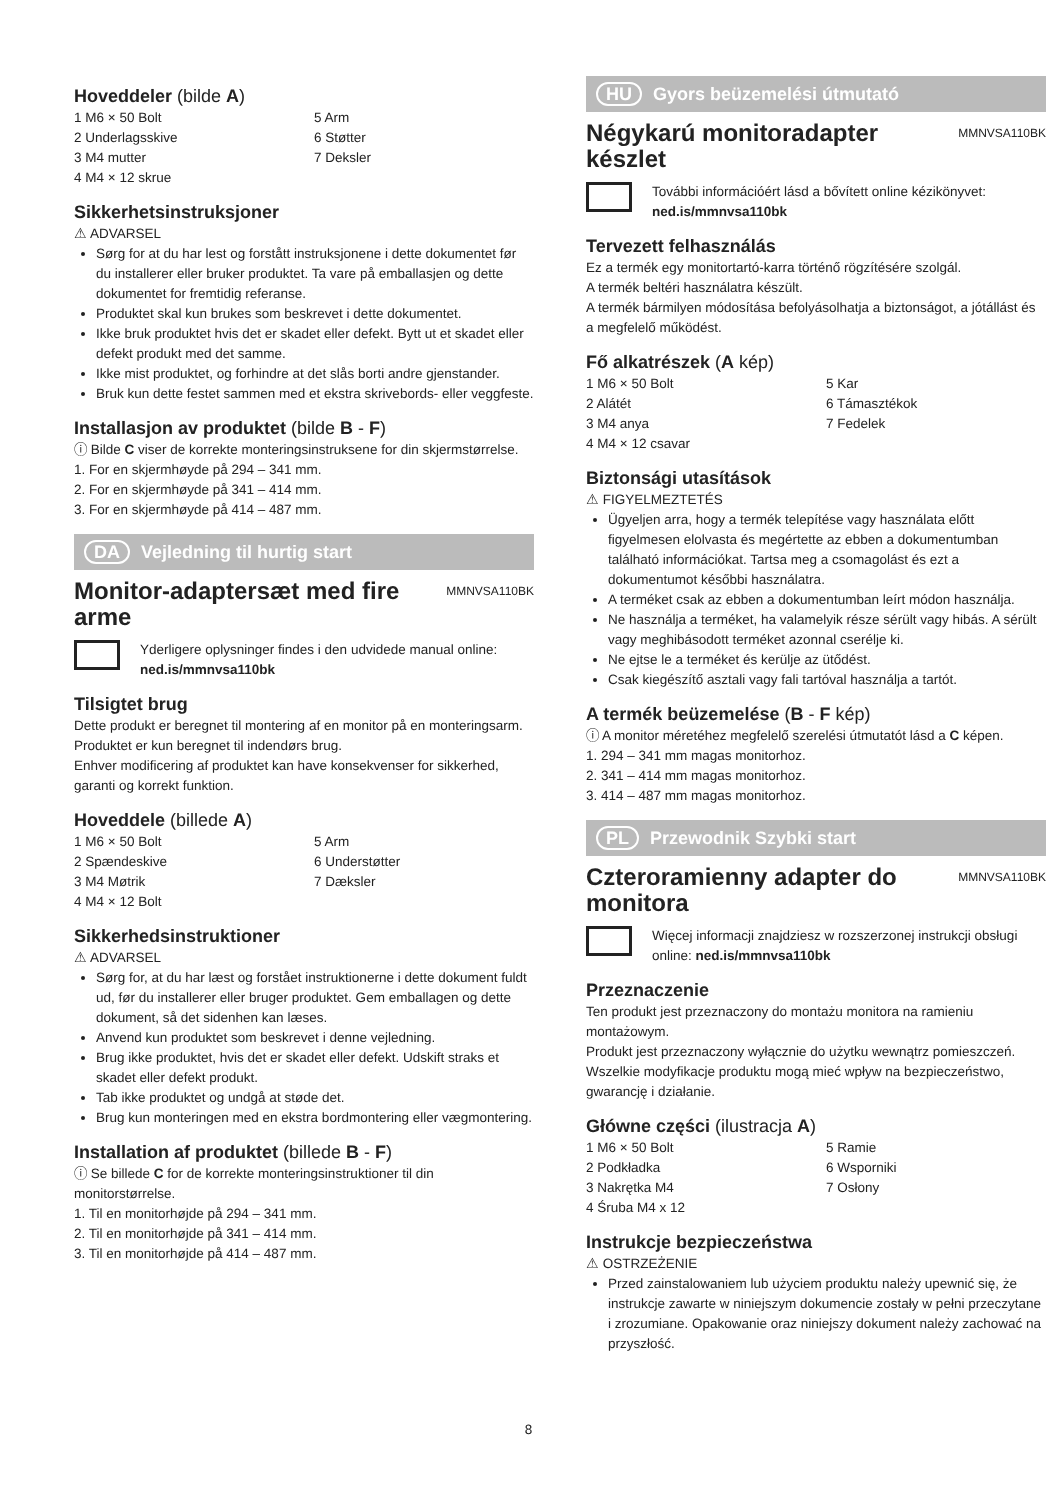Hoveddeler (bilde A)
1 M6 × 50 Bolt
2 Underlagsskive
3 M4 mutter
4 M4 × 12 skrue
5 Arm
6 Støtter
7 Deksler
Sikkerhetsinstruksjoner
⚠ ADVARSEL
Sørg for at du har lest og forstått instruksjonene i dette dokumentet før du installerer eller bruker produktet. Ta vare på emballasjen og dette dokumentet for fremtidig referanse.
Produktet skal kun brukes som beskrevet i dette dokumentet.
Ikke bruk produktet hvis det er skadet eller defekt. Bytt ut et skadet eller defekt produkt med det samme.
Ikke mist produktet, og forhindre at det slås borti andre gjenstander.
Bruk kun dette festet sammen med et ekstra skrivebords- eller veggfeste.
Installasjon av produktet (bilde B - F)
ⓘ Bilde C viser de korrekte monteringsinstruksene for din skjermstørrelse.
1. For en skjermhøyde på 294 – 341 mm.
2. For en skjermhøyde på 341 – 414 mm.
3. For en skjermhøyde på 414 – 487 mm.
DA Vejledning til hurtig start
Monitor-adaptersæt med fire arme MMNVSA110BK
Yderligere oplysninger findes i den udvidede manual online: ned.is/mmnvsa110bk
Tilsigtet brug
Dette produkt er beregnet til montering af en monitor på en monteringsarm.
Produktet er kun beregnet til indendørs brug.
Enhver modificering af produktet kan have konsekvenser for sikkerhed, garanti og korrekt funktion.
Hoveddele (billede A)
1 M6 × 50 Bolt
2 Spændeskive
3 M4 Møtrik
4 M4 × 12 Bolt
5 Arm
6 Understøtter
7 Dæksler
Sikkerhedsinstruktioner
⚠ ADVARSEL
Sørg for, at du har læst og forstået instruktionerne i dette dokument fuldt ud, før du installerer eller bruger produktet. Gem emballagen og dette dokument, så det sidenhen kan læses.
Anvend kun produktet som beskrevet i denne vejledning.
Brug ikke produktet, hvis det er skadet eller defekt. Udskift straks et skadet eller defekt produkt.
Tab ikke produktet og undgå at støde det.
Brug kun monteringen med en ekstra bordmontering eller vægmontering.
Installation af produktet (billede B - F)
ⓘ Se billede C for de korrekte monteringsinstruktioner til din monitorstørrelse.
1. Til en monitorhøjde på 294 – 341 mm.
2. Til en monitorhøjde på 341 – 414 mm.
3. Til en monitorhøjde på 414 – 487 mm.
HU Gyors beüzemelési útmutató
Négykarú monitoradapter készlet MMNVSA110BK
További információért lásd a bővített online kézikönyvet: ned.is/mmnvsa110bk
Tervezett felhasználás
Ez a termék egy monitortartó-karra történő rögzítésére szolgál.
A termék beltéri használatra készült.
A termék bármilyen módosítása befolyásolhatja a biztonságot, a jótállást és a megfelelő működést.
Fő alkatrészek (A kép)
1 M6 × 50 Bolt
2 Alátét
3 M4 anya
4 M4 × 12 csavar
5 Kar
6 Támasztékok
7 Fedelek
Biztonsági utasítások
⚠ FIGYELMEZTETÉS
Ügyeljen arra, hogy a termék telepítése vagy használata előtt figyelmesen elolvasta és megértette az ebben a dokumentumban található információkat. Tartsa meg a csomagolást és ezt a dokumentumot későbbi használatra.
A terméket csak az ebben a dokumentumban leírt módon használja.
Ne használja a terméket, ha valamelyik része sérült vagy hibás. A sérült vagy meghibásodott terméket azonnal cserélje ki.
Ne ejtse le a terméket és kerülje az ütődést.
Csak kiegészítő asztali vagy fali tartóval használja a tartót.
A termék beüzemelése (B - F kép)
ⓘ A monitor méretéhez megfelelő szerelési útmutatót lásd a C képen.
1. 294 – 341 mm magas monitorhoz.
2. 341 – 414 mm magas monitorhoz.
3. 414 – 487 mm magas monitorhoz.
PL Przewodnik Szybki start
Czteroramienny adapter do monitora MMNVSA110BK
Więcej informacji znajdziesz w rozszerzonej instrukcji obsługi online: ned.is/mmnvsa110bk
Przeznaczenie
Ten produkt jest przeznaczony do montażu monitora na ramieniu montażowym.
Produkt jest przeznaczony wyłącznie do użytku wewnątrz pomieszczeń.
Wszelkie modyfikacje produktu mogą mieć wpływ na bezpieczeństwo, gwarancję i działanie.
Główne części (ilustracja A)
1 M6 × 50 Bolt
2 Podkładka
3 Nakrętka M4
4 Śruba M4 x 12
5 Ramie
6 Wsporniki
7 Osłony
Instrukcje bezpieczeństwa
⚠ OSTRZEŻENIE
Przed zainstalowaniem lub użyciem produktu należy upewnić się, że instrukcje zawarte w niniejszym dokumencie zostały w pełni przeczytane i zrozumiane. Opakowanie oraz niniejszy dokument należy zachować na przyszłość.
8